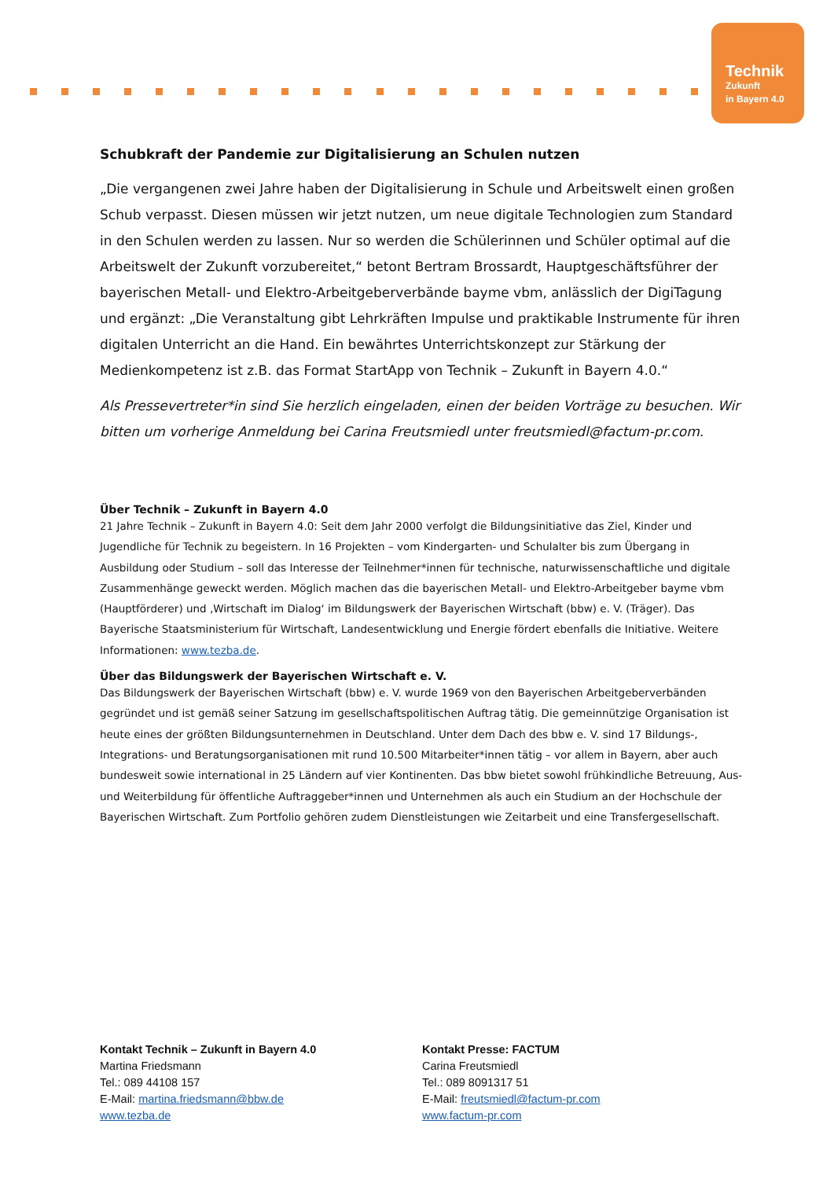Technik
Zukunft
in Bayern 4.0
Schubkraft der Pandemie zur Digitalisierung an Schulen nutzen
„Die vergangenen zwei Jahre haben der Digitalisierung in Schule und Arbeitswelt einen großen Schub verpasst. Diesen müssen wir jetzt nutzen, um neue digitale Technologien zum Standard in den Schulen werden zu lassen. Nur so werden die Schülerinnen und Schüler optimal auf die Arbeitswelt der Zukunft vorzubereitet,“ betont Bertram Brossardt, Hauptgeschäftsführer der bayerischen Metall- und Elektro-Arbeitgeberverbände bayme vbm, anlässlich der DigiTagung und ergänzt: „Die Veranstaltung gibt Lehrkräften Impulse und praktikable Instrumente für ihren digitalen Unterricht an die Hand. Ein bewährtes Unterrichtskonzept zur Stärkung der Medienkompetenz ist z.B. das Format StartApp von Technik – Zukunft in Bayern 4.0.“
Als Pressevertreter*in sind Sie herzlich eingeladen, einen der beiden Vorträge zu besuchen. Wir bitten um vorherige Anmeldung bei Carina Freutsmiedl unter freutsmiedl@factum-pr.com.
Über Technik – Zukunft in Bayern 4.0
21 Jahre Technik – Zukunft in Bayern 4.0: Seit dem Jahr 2000 verfolgt die Bildungsinitiative das Ziel, Kinder und Jugendliche für Technik zu begeistern. In 16 Projekten – vom Kindergarten- und Schulalter bis zum Übergang in Ausbildung oder Studium – soll das Interesse der Teilnehmer*innen für technische, naturwissenschaftliche und digitale Zusammenhänge geweckt werden. Möglich machen das die bayerischen Metall- und Elektro-Arbeitgeber bayme vbm (Hauptförderer) und ‚Wirtschaft im Dialog‘ im Bildungswerk der Bayerischen Wirtschaft (bbw) e. V. (Träger). Das Bayerische Staatsministerium für Wirtschaft, Landesentwicklung und Energie fördert ebenfalls die Initiative. Weitere Informationen: www.tezba.de.
Über das Bildungswerk der Bayerischen Wirtschaft e. V.
Das Bildungswerk der Bayerischen Wirtschaft (bbw) e. V. wurde 1969 von den Bayerischen Arbeitgeberverbänden gegründet und ist gemäß seiner Satzung im gesellschaftspolitischen Auftrag tätig. Die gemeinnützige Organisation ist heute eines der größten Bildungsunternehmen in Deutschland. Unter dem Dach des bbw e. V. sind 17 Bildungs-, Integrations- und Beratungsorganisationen mit rund 10.500 Mitarbeiter*innen tätig – vor allem in Bayern, aber auch bundesweit sowie international in 25 Ländern auf vier Kontinenten. Das bbw bietet sowohl frühkindliche Betreuung, Aus- und Weiterbildung für öffentliche Auftraggeber*innen und Unternehmen als auch ein Studium an der Hochschule der Bayerischen Wirtschaft. Zum Portfolio gehören zudem Dienstleistungen wie Zeitarbeit und eine Transfergesellschaft.
Kontakt Technik – Zukunft in Bayern 4.0
Martina Friedsmann
Tel.: 089 44108 157
E-Mail: martina.friedsmann@bbw.de
www.tezba.de
Kontakt Presse: FACTUM
Carina Freutsmiedl
Tel.: 089 8091317 51
E-Mail: freutsmiedl@factum-pr.com
www.factum-pr.com